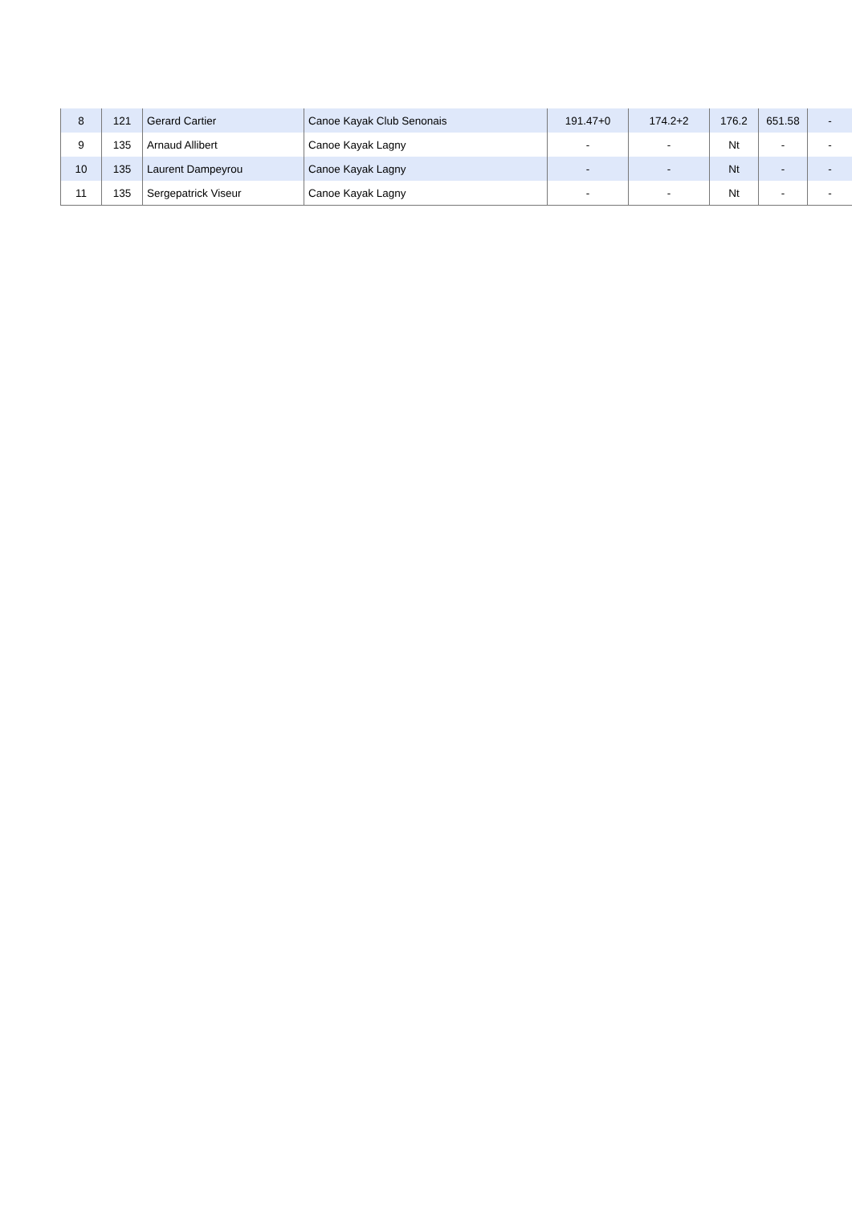| 8 | 121 | Gerard Cartier | Canoe Kayak Club Senonais | 191.47+0 | 174.2+2 | 176.2 | 651.58 | - |
| 9 | 135 | Arnaud Allibert | Canoe Kayak Lagny | - | - | Nt | - | - |
| 10 | 135 | Laurent Dampeyrou | Canoe Kayak Lagny | - | - | Nt | - | - |
| 11 | 135 | Sergepatrick Viseur | Canoe Kayak Lagny | - | - | Nt | - | - |